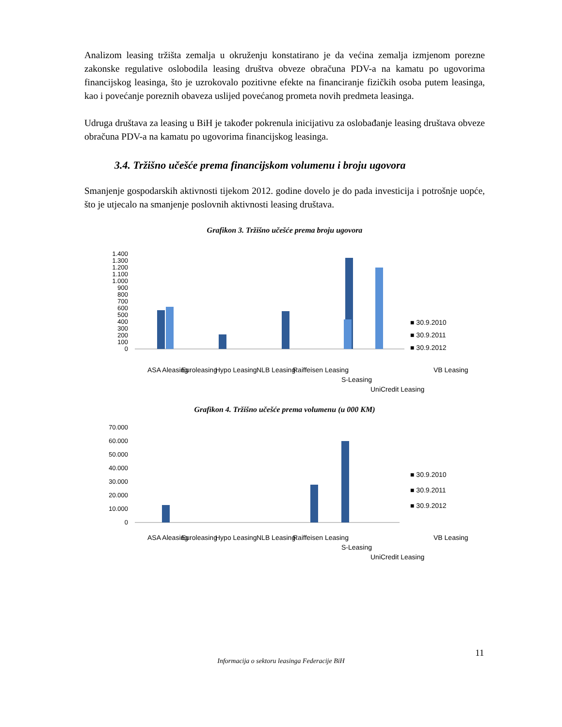Analizom leasing tržišta zemalja u okruženju konstatirano je da većina zemalja izmjenom porezne zakonske regulative oslobodila leasing društva obveze obračuna PDV-a na kamatu po ugovorima financijskog leasinga, što je uzrokovalo pozitivne efekte na financiranje fizičkih osoba putem leasinga, kao i povećanje poreznih obaveza uslijed povećanog prometa novih predmeta leasinga.
Udruga društava za leasing u BiH je također pokrenula inicijativu za oslobađanje leasing društava obveze obračuna PDV-a na kamatu po ugovorima financijskog leasinga.
3.4. Tržišno učešće prema financijskom volumenu i broju ugovora
Smanjenje gospodarskih aktivnosti tijekom 2012. godine dovelo je do pada investicija i potrošnje uopće, što je utjecalo na smanjenje poslovnih aktivnosti leasing društava.
Grafikon 3. Tržišno učešće prema broju ugovora
1.400
1.300
1.200
1.100
1.000
900
800
700
600
500
400
300
200
100
0
■ 30.9.2010
■ 30.9.2011
■ 30.9.2012
ASA Aleasing
Euroleasing
Hypo Leasing
NLB Leasing
Raiffeisen Leasing
S-Leasing
UniCredit Leasing
VB Leasing
Grafikon 4. Tržišno učešće prema volumenu (u 000 KM)
70.000
60.000
50.000
40.000
30.000
20.000
10.000
0
■ 30.9.2010
■ 30.9.2011
■ 30.9.2012
ASA Aleasing
Euroleasing
Hypo Leasing
NLB Leasing
Raiffeisen Leasing
S-Leasing
UniCredit Leasing
VB Leasing
11
Informacija o sektoru leasinga Federacije BiH